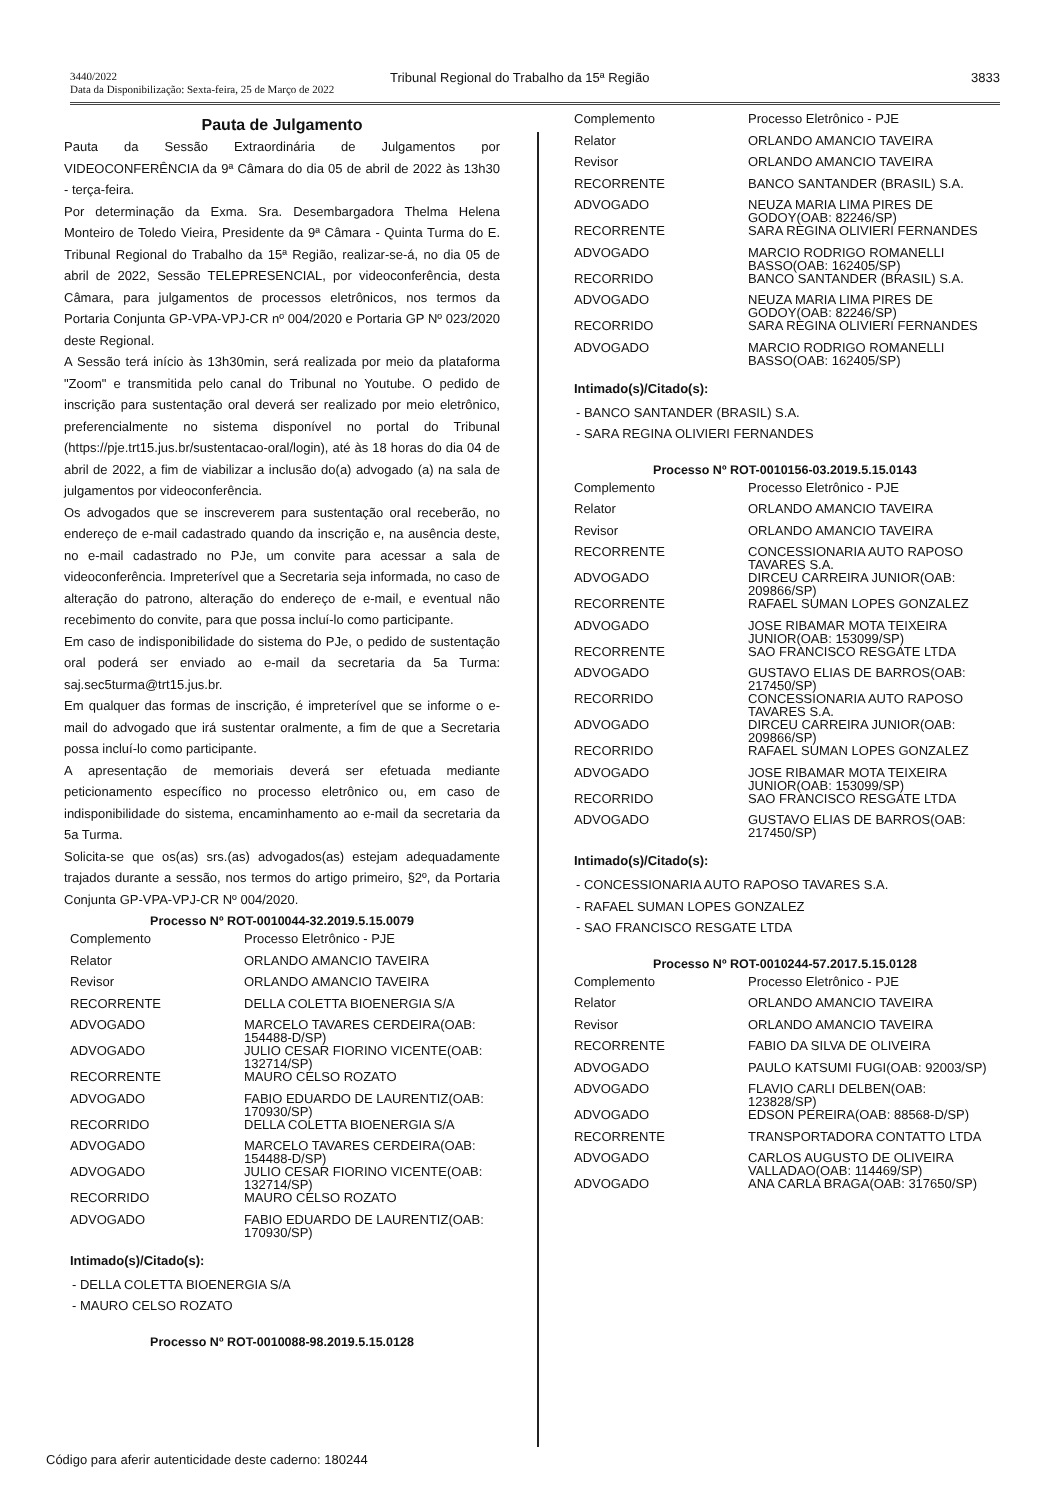3440/2022
Data da Disponibilização: Sexta-feira, 25 de Março de 2022
Tribunal Regional do Trabalho da 15ª Região
3833
Pauta de Julgamento
Pauta da Sessão Extraordinária de Julgamentos por VIDEOCONFERÊNCIA da 9ª Câmara do dia 05 de abril de 2022 às 13h30 - terça-feira.
Por determinação da Exma. Sra. Desembargadora Thelma Helena Monteiro de Toledo Vieira, Presidente da 9ª Câmara - Quinta Turma do E. Tribunal Regional do Trabalho da 15ª Região, realizar-se-á, no dia 05 de abril de 2022, Sessão TELEPRESENCIAL, por videoconferência, desta Câmara, para julgamentos de processos eletrônicos, nos termos da Portaria Conjunta GP-VPA-VPJ-CR nº 004/2020 e Portaria GP Nº 023/2020 deste Regional.
A Sessão terá início às 13h30min, será realizada por meio da plataforma "Zoom" e transmitida pelo canal do Tribunal no Youtube. O pedido de inscrição para sustentação oral deverá ser realizado por meio eletrônico, preferencialmente no sistema disponível no portal do Tribunal (https://pje.trt15.jus.br/sustentacao-oral/login), até às 18 horas do dia 04 de abril de 2022, a fim de viabilizar a inclusão do(a) advogado (a) na sala de julgamentos por videoconferência.
Os advogados que se inscreverem para sustentação oral receberão, no endereço de e-mail cadastrado quando da inscrição e, na ausência deste, no e-mail cadastrado no PJe, um convite para acessar a sala de videoconferência. Impreterível que a Secretaria seja informada, no caso de alteração do patrono, alteração do endereço de e-mail, e eventual não recebimento do convite, para que possa incluí-lo como participante.
Em caso de indisponibilidade do sistema do PJe, o pedido de sustentação oral poderá ser enviado ao e-mail da secretaria da 5a Turma: saj.sec5turma@trt15.jus.br.
Em qualquer das formas de inscrição, é impreterível que se informe o e-mail do advogado que irá sustentar oralmente, a fim de que a Secretaria possa incluí-lo como participante.
A apresentação de memoriais deverá ser efetuada mediante peticionamento específico no processo eletrônico ou, em caso de indisponibilidade do sistema, encaminhamento ao e-mail da secretaria da 5a Turma.
Solicita-se que os(as) srs.(as) advogados(as) estejam adequadamente trajados durante a sessão, nos termos do artigo primeiro, §2º, da Portaria Conjunta GP-VPA-VPJ-CR Nº 004/2020.
Processo Nº ROT-0010044-32.2019.5.15.0079
| Complemento | Processo Eletrônico - PJE |
| Relator | ORLANDO AMANCIO TAVEIRA |
| Revisor | ORLANDO AMANCIO TAVEIRA |
| RECORRENTE | DELLA COLETTA BIOENERGIA S/A |
| ADVOGADO | MARCELO TAVARES CERDEIRA(OAB: 154488-D/SP) |
| ADVOGADO | JULIO CESAR FIORINO VICENTE(OAB: 132714/SP) |
| RECORRENTE | MAURO CELSO ROZATO |
| ADVOGADO | FABIO EDUARDO DE LAURENTIZ(OAB: 170930/SP) |
| RECORRIDO | DELLA COLETTA BIOENERGIA S/A |
| ADVOGADO | MARCELO TAVARES CERDEIRA(OAB: 154488-D/SP) |
| ADVOGADO | JULIO CESAR FIORINO VICENTE(OAB: 132714/SP) |
| RECORRIDO | MAURO CELSO ROZATO |
| ADVOGADO | FABIO EDUARDO DE LAURENTIZ(OAB: 170930/SP) |
Intimado(s)/Citado(s):
- DELLA COLETTA BIOENERGIA S/A
- MAURO CELSO ROZATO
Processo Nº ROT-0010088-98.2019.5.15.0128
| Complemento | Processo Eletrônico - PJE |
| Relator | ORLANDO AMANCIO TAVEIRA |
| Revisor | ORLANDO AMANCIO TAVEIRA |
| RECORRENTE | BANCO SANTANDER (BRASIL) S.A. |
| ADVOGADO | NEUZA MARIA LIMA PIRES DE GODOY(OAB: 82246/SP) |
| RECORRENTE | SARA REGINA OLIVIERI FERNANDES |
| ADVOGADO | MARCIO RODRIGO ROMANELLI BASSO(OAB: 162405/SP) |
| RECORRIDO | BANCO SANTANDER (BRASIL) S.A. |
| ADVOGADO | NEUZA MARIA LIMA PIRES DE GODOY(OAB: 82246/SP) |
| RECORRIDO | SARA REGINA OLIVIERI FERNANDES |
| ADVOGADO | MARCIO RODRIGO ROMANELLI BASSO(OAB: 162405/SP) |
Intimado(s)/Citado(s):
- BANCO SANTANDER (BRASIL) S.A.
- SARA REGINA OLIVIERI FERNANDES
Processo Nº ROT-0010156-03.2019.5.15.0143
| Complemento | Processo Eletrônico - PJE |
| Relator | ORLANDO AMANCIO TAVEIRA |
| Revisor | ORLANDO AMANCIO TAVEIRA |
| RECORRENTE | CONCESSIONARIA AUTO RAPOSO TAVARES S.A. |
| ADVOGADO | DIRCEU CARREIRA JUNIOR(OAB: 209866/SP) |
| RECORRENTE | RAFAEL SUMAN LOPES GONZALEZ |
| ADVOGADO | JOSE RIBAMAR MOTA TEIXEIRA JUNIOR(OAB: 153099/SP) |
| RECORRENTE | SAO FRANCISCO RESGATE LTDA |
| ADVOGADO | GUSTAVO ELIAS DE BARROS(OAB: 217450/SP) |
| RECORRIDO | CONCESSIONARIA AUTO RAPOSO TAVARES S.A. |
| ADVOGADO | DIRCEU CARREIRA JUNIOR(OAB: 209866/SP) |
| RECORRIDO | RAFAEL SUMAN LOPES GONZALEZ |
| ADVOGADO | JOSE RIBAMAR MOTA TEIXEIRA JUNIOR(OAB: 153099/SP) |
| RECORRIDO | SAO FRANCISCO RESGATE LTDA |
| ADVOGADO | GUSTAVO ELIAS DE BARROS(OAB: 217450/SP) |
Intimado(s)/Citado(s):
- CONCESSIONARIA AUTO RAPOSO TAVARES S.A.
- RAFAEL SUMAN LOPES GONZALEZ
- SAO FRANCISCO RESGATE LTDA
Processo Nº ROT-0010244-57.2017.5.15.0128
| Complemento | Processo Eletrônico - PJE |
| Relator | ORLANDO AMANCIO TAVEIRA |
| Revisor | ORLANDO AMANCIO TAVEIRA |
| RECORRENTE | FABIO DA SILVA DE OLIVEIRA |
| ADVOGADO | PAULO KATSUMI FUGI(OAB: 92003/SP) |
| ADVOGADO | FLAVIO CARLI DELBEN(OAB: 123828/SP) |
| ADVOGADO | EDSON PEREIRA(OAB: 88568-D/SP) |
| RECORRENTE | TRANSPORTADORA CONTATTO LTDA |
| ADVOGADO | CARLOS AUGUSTO DE OLIVEIRA VALLADAO(OAB: 114469/SP) |
| ADVOGADO | ANA CARLA BRAGA(OAB: 317650/SP) |
Código para aferir autenticidade deste caderno: 180244